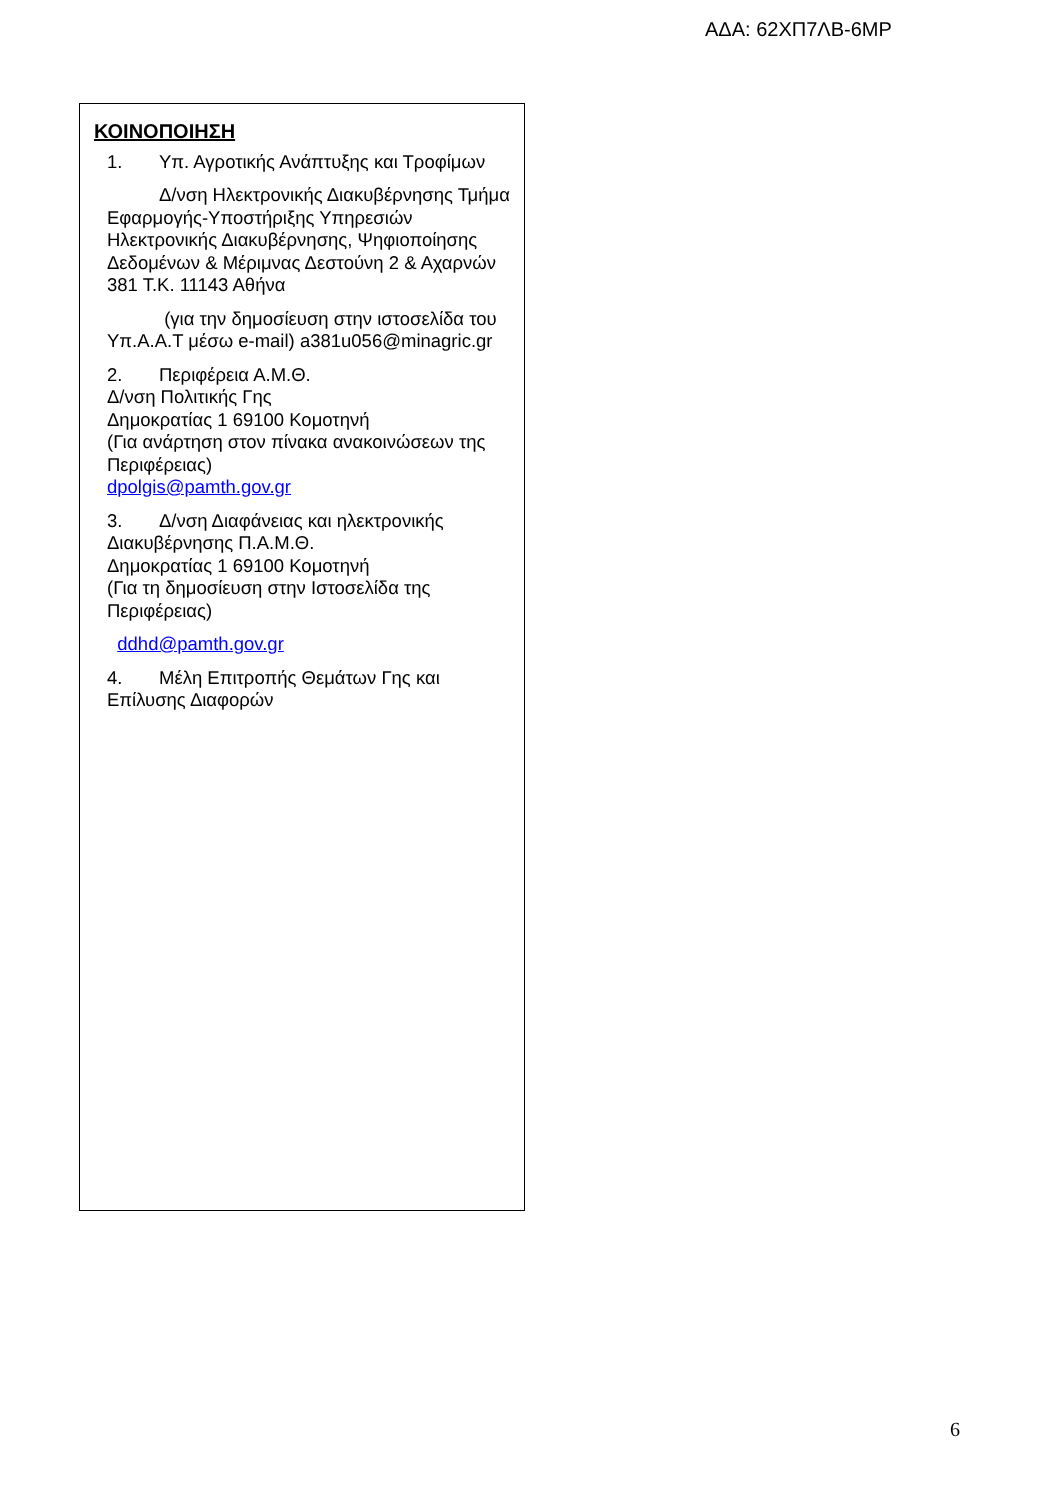ΑΔΑ: 62ΧΠ7ΛΒ-6ΜΡ
ΚΟΙΝΟΠΟΙΗΣΗ
1. Υπ. Αγροτικής Ανάπτυξης και Τροφίμων
Δ/νση Ηλεκτρονικής Διακυβέρνησης Τμήμα Εφαρμογής-Υποστήριξης Υπηρεσιών Ηλεκτρονικής Διακυβέρνησης, Ψηφιοποίησης Δεδομένων & Μέριμνας Δεστούνη 2 & Αχαρνών 381 Τ.Κ. 11143 Αθήνα
(για την δημοσίευση στην ιστοσελίδα του Υπ.Α.Α.Τ μέσω e-mail) a381u056@minagric.gr
2. Περιφέρεια Α.Μ.Θ.
Δ/νση Πολιτικής Γης
Δημοκρατίας 1 69100 Κομοτηνή
(Για ανάρτηση στον πίνακα ανακοινώσεων της Περιφέρειας)
dpolgis@pamth.gov.gr
3. Δ/νση Διαφάνειας και ηλεκτρονικής Διακυβέρνησης Π.Α.Μ.Θ.
Δημοκρατίας 1 69100 Κομοτηνή
(Για τη δημοσίευση στην Ιστοσελίδα της Περιφέρειας)
ddhd@pamth.gov.gr
4. Μέλη Επιτροπής Θεμάτων Γης και Επίλυσης Διαφορών
6